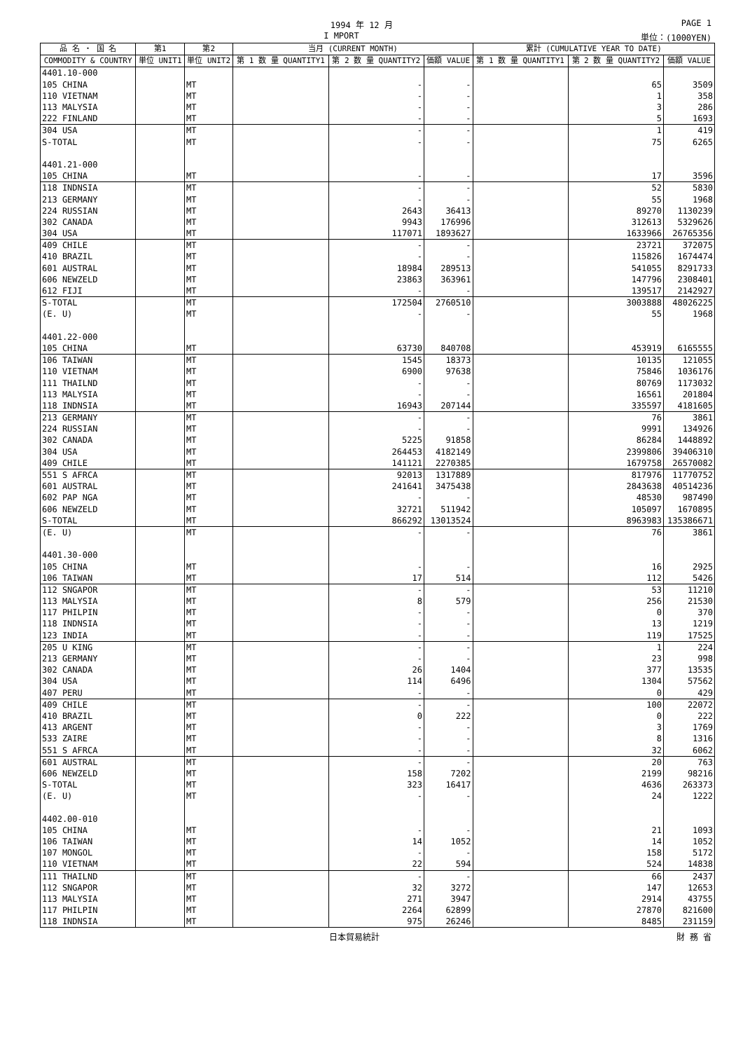1994 年 12 月 PAGE 1
I MPORT 単位：(1000YEN)
| 品 名 ・ 国 名 | 第1 | 第2 | 当月 (CURRENT MONTH) | | | 累計 (CUMULATIVE YEAR TO DATE) | | |
| --- | --- | --- | --- | --- | --- | --- | --- | --- |
| COMMODITY & COUNTRY | 単位 UNIT1 | 単位 UNIT2 | 第 1 数 量 QUANTITY1 | 第 2 数 量 QUANTITY2 | 価額 VALUE | 第 1 数 量 QUANTITY1 | 第 2 数 量 QUANTITY2 | 価額 VALUE |
| 4401.10-000 | | | | | | | | |
| 105 CHINA | | MT | | - | - | | 65 | 3509 |
| 110 VIETNAM | | MT | | - | - | | 1 | 358 |
| 113 MALYSIA | | MT | | - | - | | 3 | 286 |
| 222 FINLAND | | MT | | - | - | | 5 | 1693 |
| 304 USA | | MT | | - | - | | 1 | 419 |
| S-TOTAL | | MT | | - | - | | 75 | 6265 |
| 4401.21-000 | | | | | | | | |
| 105 CHINA | | MT | | - | - | | 17 | 3596 |
| 118 INDNSIA | | MT | | - | - | | 52 | 5830 |
| 213 GERMANY | | MT | | - | - | | 55 | 1968 |
| 224 RUSSIAN | | MT | | 2643 | 36413 | | 89270 | 1130239 |
| 302 CANADA | | MT | | 9943 | 176996 | | 312613 | 5329626 |
| 304 USA | | MT | | 117071 | 1893627 | | 1633966 | 26765356 |
| 409 CHILE | | MT | | - | - | | 23721 | 372075 |
| 410 BRAZIL | | MT | | - | - | | 115826 | 1674474 |
| 601 AUSTRAL | | MT | | 18984 | 289513 | | 541055 | 8291733 |
| 606 NEWZELD | | MT | | 23863 | 363961 | | 147796 | 2308401 |
| 612 FIJI | | MT | | - | - | | 139517 | 2142927 |
| S-TOTAL | | MT | | 172504 | 2760510 | | 3003888 | 48026225 |
| (E. U) | | MT | | - | - | | 55 | 1968 |
| 4401.22-000 | | | | | | | | |
| 105 CHINA | | MT | | 63730 | 840708 | | 453919 | 6165555 |
| 106 TAIWAN | | MT | | 1545 | 18373 | | 10135 | 121055 |
| 110 VIETNAM | | MT | | 6900 | 97638 | | 75846 | 1036176 |
| 111 THAILND | | MT | | - | - | | 80769 | 1173032 |
| 113 MALYSIA | | MT | | - | - | | 16561 | 201804 |
| 118 INDNSIA | | MT | | 16943 | 207144 | | 335597 | 4181605 |
| 213 GERMANY | | MT | | - | - | | 76 | 3861 |
| 224 RUSSIAN | | MT | | - | - | | 9991 | 134926 |
| 302 CANADA | | MT | | 5225 | 91858 | | 86284 | 1448892 |
| 304 USA | | MT | | 264453 | 4182149 | | 2399806 | 39406310 |
| 409 CHILE | | MT | | 141121 | 2270385 | | 1679758 | 26570082 |
| 551 S AFRCA | | MT | | 92013 | 1317889 | | 817976 | 11770752 |
| 601 AUSTRAL | | MT | | 241641 | 3475438 | | 2843638 | 40514236 |
| 602 PAP NGA | | MT | | - | - | | 48530 | 987490 |
| 606 NEWZELD | | MT | | 32721 | 511942 | | 105097 | 1670895 |
| S-TOTAL | | MT | | 866292 | 13013524 | | 8963983 | 135386671 |
| (E. U) | | MT | | - | - | | 76 | 3861 |
| 4401.30-000 | | | | | | | | |
| 105 CHINA | | MT | | - | - | | 16 | 2925 |
| 106 TAIWAN | | MT | | 17 | 514 | | 112 | 5426 |
| 112 SNGAPOR | | MT | | - | - | | 53 | 11210 |
| 113 MALYSIA | | MT | | 8 | 579 | | 256 | 21530 |
| 117 PHILPIN | | MT | | - | - | | 0 | 370 |
| 118 INDNSIA | | MT | | - | - | | 13 | 1219 |
| 123 INDIA | | MT | | - | - | | 119 | 17525 |
| 205 U KING | | MT | | - | - | | 1 | 224 |
| 213 GERMANY | | MT | | - | - | | 23 | 998 |
| 302 CANADA | | MT | | 26 | 1404 | | 377 | 13535 |
| 304 USA | | MT | | 114 | 6496 | | 1304 | 57562 |
| 407 PERU | | MT | | - | - | | 0 | 429 |
| 409 CHILE | | MT | | - | - | | 100 | 22072 |
| 410 BRAZIL | | MT | | 0 | 222 | | 0 | 222 |
| 413 ARGENT | | MT | | - | - | | 3 | 1769 |
| 533 ZAIRE | | MT | | - | - | | 8 | 1316 |
| 551 S AFRCA | | MT | | - | - | | 32 | 6062 |
| 601 AUSTRAL | | MT | | - | - | | 20 | 763 |
| 606 NEWZELD | | MT | | 158 | 7202 | | 2199 | 98216 |
| S-TOTAL | | MT | | 323 | 16417 | | 4636 | 263373 |
| (E. U) | | MT | | - | - | | 24 | 1222 |
| 4402.00-010 | | | | | | | | |
| 105 CHINA | | MT | | - | - | | 21 | 1093 |
| 106 TAIWAN | | MT | | 14 | 1052 | | 14 | 1052 |
| 107 MONGOL | | MT | | - | - | | 158 | 5172 |
| 110 VIETNAM | | MT | | 22 | 594 | | 524 | 14838 |
| 111 THAILND | | MT | | - | - | | 66 | 2437 |
| 112 SNGAPOR | | MT | | 32 | 3272 | | 147 | 12653 |
| 113 MALYSIA | | MT | | 271 | 3947 | | 2914 | 43755 |
| 117 PHILPIN | | MT | | 2264 | 62899 | | 27870 | 821600 |
| 118 INDNSIA | | MT | | 975 | 26246 | | 8485 | 231159 |
日本貿易統計 財 務 省